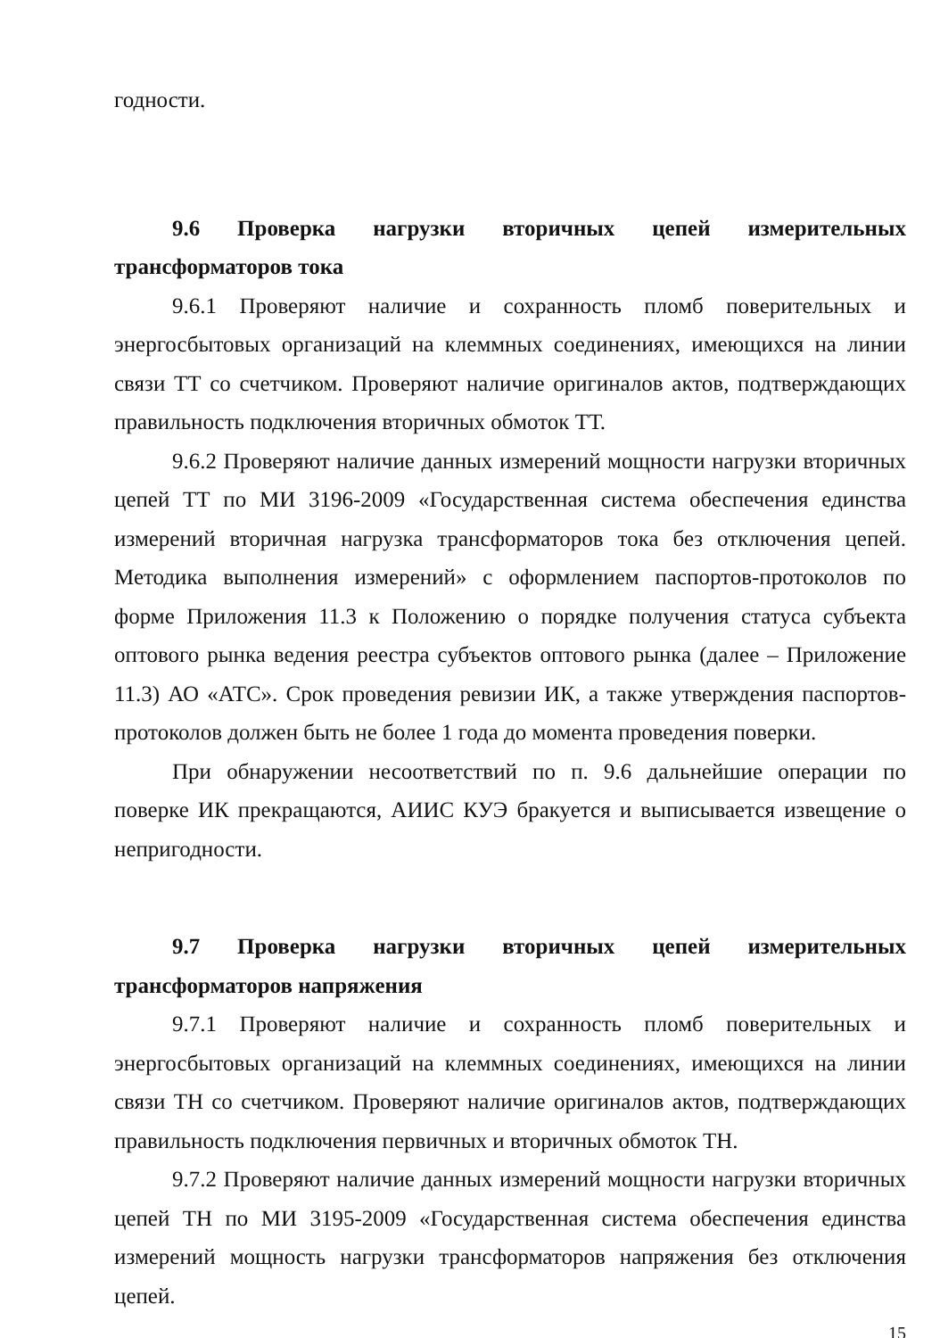годности.
9.6 Проверка нагрузки вторичных цепей измерительных трансформаторов тока
9.6.1 Проверяют наличие и сохранность пломб поверительных и энергосбытовых организаций на клеммных соединениях, имеющихся на линии связи ТТ со счетчиком. Проверяют наличие оригиналов актов, подтверждающих правильность подключения вторичных обмоток ТТ.
9.6.2 Проверяют наличие данных измерений мощности нагрузки вторичных цепей ТТ по МИ 3196-2009 «Государственная система обеспечения единства измерений вторичная нагрузка трансформаторов тока без отключения цепей. Методика выполнения измерений» с оформлением паспортов-протоколов по форме Приложения 11.3 к Положению о порядке получения статуса субъекта оптового рынка ведения реестра субъектов оптового рынка (далее – Приложение 11.3) АО «АТС». Срок проведения ревизии ИК, а также утверждения паспортов-протоколов должен быть не более 1 года до момента проведения поверки.
При обнаружении несоответствий по п. 9.6 дальнейшие операции по поверке ИК прекращаются, АИИС КУЭ бракуется и выписывается извещение о непригодности.
9.7 Проверка нагрузки вторичных цепей измерительных трансформаторов напряжения
9.7.1 Проверяют наличие и сохранность пломб поверительных и энергосбытовых организаций на клеммных соединениях, имеющихся на линии связи ТН со счетчиком. Проверяют наличие оригиналов актов, подтверждающих правильность подключения первичных и вторичных обмоток ТН.
9.7.2 Проверяют наличие данных измерений мощности нагрузки вторичных цепей ТН по МИ 3195-2009 «Государственная система обеспечения единства измерений мощность нагрузки трансформаторов напряжения без отключения цепей.
15